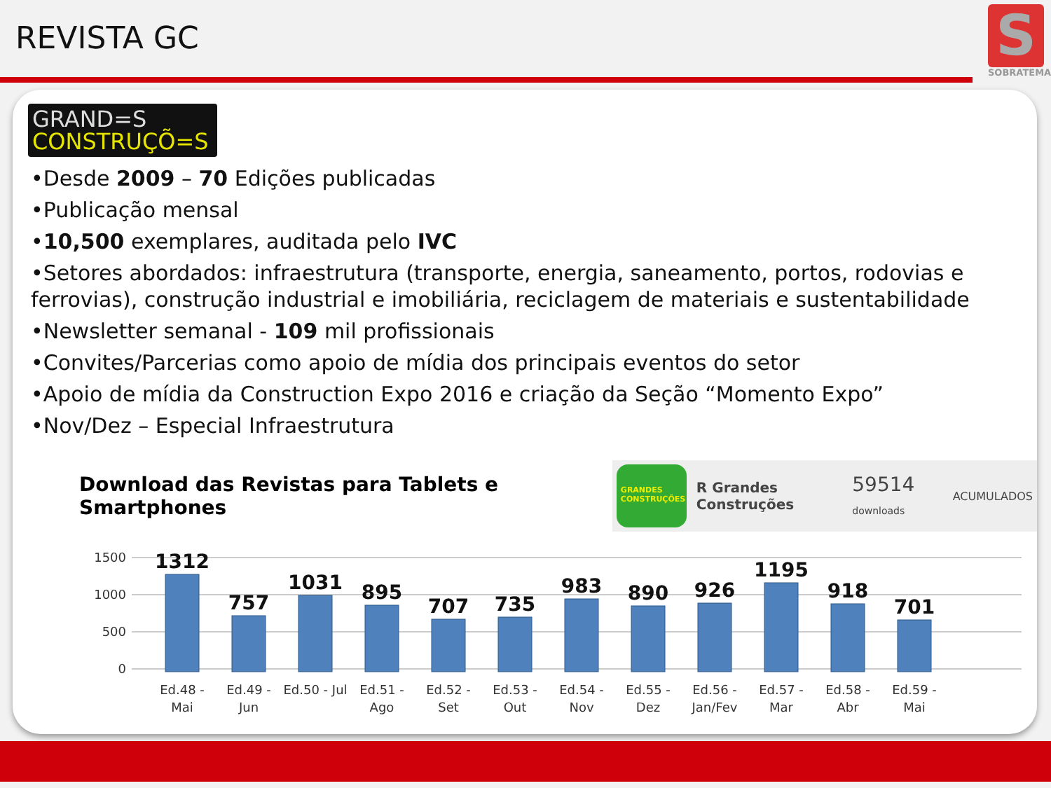REVISTA GC
S
SOBRATEMA
GRAND=S
CONSTRUÇÕ=S
•Desde 2009 – 70 Edições publicadas
•Publicação mensal
•10,500 exemplares, auditada pelo IVC
•Setores abordados: infraestrutura (transporte, energia, saneamento, portos, rodovias e ferrovias), construção industrial e imobiliária, reciclagem de materiais e sustentabilidade
•Newsletter semanal - 109 mil profissionais
•Convites/Parcerias como apoio de mídia dos principais eventos do setor
•Apoio de mídia da Construction Expo 2016 e criação da Seção “Momento Expo”
•Nov/Dez – Especial Infraestrutura
Download das Revistas para Tablets e Smartphones
GRANDES CONSTRUÇÕES
R Grandes Construções 59514 downloads ACUMULADOS
1500
1000
500
0
1312
757
1031
895
707
735
983
890
926
1195
918
701
Ed.48 -
Mai
Ed.49 -
Jun
Ed.50 - Jul
Ed.51 -
Ago
Ed.52 -
Set
Ed.53 -
Out
Ed.54 -
Nov
Ed.55 -
Dez
Ed.56 -
Jan/Fev
Ed.57 -
Mar
Ed.58 -
Abr
Ed.59 -
Mai